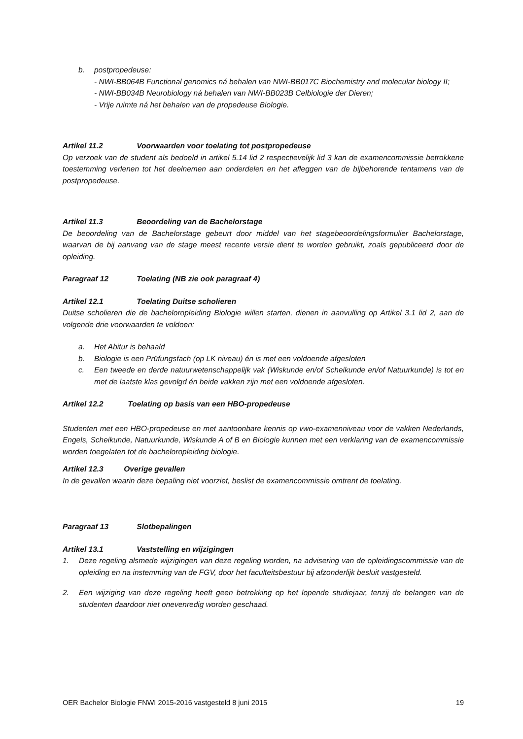b. postpropedeuse:
- NWI-BB064B Functional genomics ná behalen van NWI-BB017C Biochemistry and molecular biology II;
- NWI-BB034B Neurobiology ná behalen van NWI-BB023B Celbiologie der Dieren;
- Vrije ruimte ná het behalen van de propedeuse Biologie.
Artikel 11.2 Voorwaarden voor toelating tot postpropedeuse
Op verzoek van de student als bedoeld in artikel 5.14 lid 2 respectievelijk lid 3 kan de examencommissie betrokkene toestemming verlenen tot het deelnemen aan onderdelen en het afleggen van de bijbehorende tentamens van de postpropedeuse.
Artikel 11.3 Beoordeling van de Bachelorstage
De beoordeling van de Bachelorstage gebeurt door middel van het stagebeoordelingsformulier Bachelorstage, waarvan de bij aanvang van de stage meest recente versie dient te worden gebruikt, zoals gepubliceerd door de opleiding.
Paragraaf 12 Toelating (NB zie ook paragraaf 4)
Artikel 12.1 Toelating Duitse scholieren
Duitse scholieren die de bacheloropleiding Biologie willen starten, dienen in aanvulling op Artikel 3.1 lid 2, aan de volgende drie voorwaarden te voldoen:
a. Het Abitur is behaald
b. Biologie is een Prüfungsfach (op LK niveau) én is met een voldoende afgesloten
c. Een tweede en derde natuurwetenschappelijk vak (Wiskunde en/of Scheikunde en/of Natuurkunde) is tot en met de laatste klas gevolgd én beide vakken zijn met een voldoende afgesloten.
Artikel 12.2 Toelating op basis van een HBO-propedeuse
Studenten met een HBO-propedeuse en met aantoonbare kennis op vwo-examenniveau voor de vakken Nederlands, Engels, Scheikunde, Natuurkunde, Wiskunde A of B en Biologie kunnen met een verklaring van de examencommissie worden toegelaten tot de bacheloropleiding biologie.
Artikel 12.3 Overige gevallen
In de gevallen waarin deze bepaling niet voorziet, beslist de examencommissie omtrent de toelating.
Paragraaf 13 Slotbepalingen
Artikel 13.1 Vaststelling en wijzigingen
1. Deze regeling alsmede wijzigingen van deze regeling worden, na advisering van de opleidingscommissie van de opleiding en na instemming van de FGV, door het faculteitsbestuur bij afzonderlijk besluit vastgesteld.
2. Een wijziging van deze regeling heeft geen betrekking op het lopende studiejaar, tenzij de belangen van de studenten daardoor niet onevenredig worden geschaad.
OER Bachelor Biologie FNWI 2015-2016 vastgesteld 8 juni 2015 19